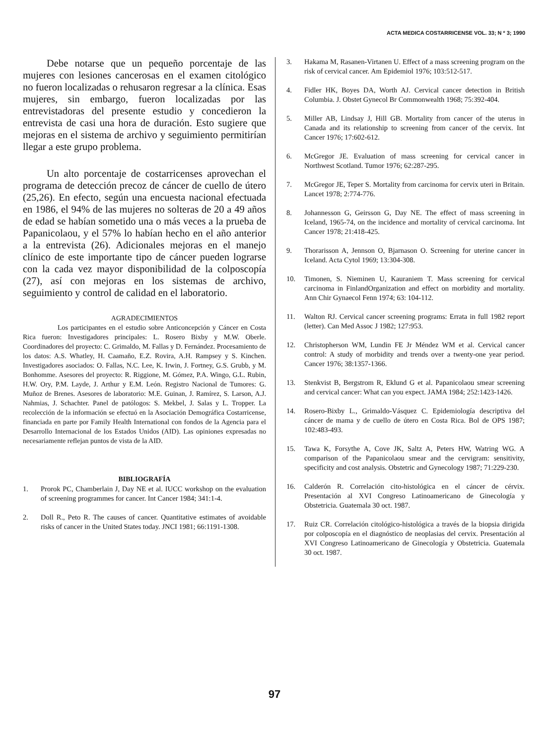ACTA MEDICA COSTARRICENSE VOL. 33; N º 3; 1990
Debe notarse que un pequeño porcentaje de las mujeres con lesiones cancerosas en el examen citológico no fueron localizadas o rehusaron regresar a la clínica. Esas mujeres, sin embargo, fueron localizadas por las entrevistadoras del presente estudio y concedieron la entrevista de casi una hora de duración. Esto sugiere que mejoras en el sistema de archivo y seguimiento permitirían llegar a este grupo problema.
Un alto porcentaje de costarricenses aprovechan el programa de detección precoz de cáncer de cuello de útero (25,26). En efecto, según una encuesta nacional efectuada en 1986, el 94% de las mujeres no solteras de 20 a 49 años de edad se habían sometido una o más veces a la prueba de Papanicolaou, y el 57% lo habían hecho en el año anterior a la entrevista (26). Adicionales mejoras en el manejo clínico de este importante tipo de cáncer pueden lograrse con la cada vez mayor disponibilidad de la colposcopía (27), así con mejoras en los sistemas de archivo, seguimiento y control de calidad en el laboratorio.
AGRADECIMIENTOS
Los participantes en el estudio sobre Anticoncepción y Cáncer en Costa Rica fueron: Investigadores principales: L. Rosero Bixby y M.W. Oberle. Coordinadores del proyecto: C. Grimaldo, M. Fallas y D. Fernández. Procesamiento de los datos: A.S. Whatley, H. Caamaño, E.Z. Rovira, A.H. Rampsey y S. Kinchen. Investigadores asociados: O. Fallas, N.C. Lee, K. Irwin, J. Fortney, G.S. Grubb, y M. Bonhomme. Asesores del proyecto: R. Riggione, M. Gómez, P.A. Wingo, G.L. Rubin, H.W. Ory, P.M. Layde, J. Arthur y E.M. León. Registro Nacional de Tumores: G. Muñoz de Brenes. Asesores de laboratorio: M.E. Guinan, J. Ramírez, S. Larson, A.J. Nahmias, J. Schachter. Panel de patólogos: S. Mekbel, J. Salas y L. Tropper. La recolección de la información se efectuó en la Asociación Demográfica Costarricense, financiada en parte por Family Health International con fondos de la Agencia para el Desarrollo Internacional de los Estados Unidos (AID). Las opiniones expresadas no necesariamente reflejan puntos de vista de la AID.
BIBLIOGRAFÍA
1. Prorok PC, Chamberlain J, Day NE et al. IUCC workshop on the evaluation of screening programmes for cancer. Int Cancer 1984; 341:1-4.
2. Doll R., Peto R. The causes of cancer. Quantitative estimates of avoidable risks of cancer in the United States today. JNCI 1981; 66:1191-1308.
3. Hakama M, Rasanen-Virtanen U. Effect of a mass screening program on the risk of cervical cancer. Am Epidemiol 1976; 103:512-517.
4. Fidler HK, Boyes DA, Worth AJ. Cervical cancer detection in British Columbia. J. Obstet Gynecol Br Commonwealth 1968; 75:392-404.
5. Miller AB, Lindsay J, Hill GB. Mortality from cancer of the uterus in Canada and its relationship to screening from cancer of the cervix. Int Cancer 1976; 17:602-612.
6. McGregor JE. Evaluation of mass screening for cervical cancer in Northwest Scotland. Tumor 1976; 62:287-295.
7. McGregor JE, Teper S. Mortality from carcinoma for cervix uteri in Britain. Lancet 1978; 2:774-776.
8. Johannesson G, Geirsson G, Day NE. The effect of mass screening in Iceland, 1965-74, on the incidence and mortality of cervical carcinoma. Int Cancer 1978; 21:418-425.
9. Thorarisson A, Jennson O, Bjarnason O. Screening for uterine cancer in Iceland. Acta Cytol 1969; 13:304-308.
10. Timonen, S. Nieminen U, Kauraniem T. Mass screening for cervical carcinoma in FinlandOrganization and effect on morbidity and mortality. Ann Chir Gynaecol Fenn 1974; 63: 104-112.
11. Walton RJ. Cervical cancer screening programs: Errata in full 1982 report (letter). Can Med Assoc J 1982; 127:953.
12. Christopherson WM, Lundin FE Jr Méndez WM et al. Cervical cancer control: A study of morbidity and trends over a twenty-one year period. Cancer 1976; 38:1357-1366.
13. Stenkvist B, Bergstrom R, Eklund G et al. Papanicolaou smear screening and cervical cancer: What can you expect. JAMA 1984; 252:1423-1426.
14. Rosero-Bixby L., Grimaldo-Vásquez C. Epidemiología descriptiva del cáncer de mama y de cuello de útero en Costa Rica. Bol de OPS 1987; 102:483-493.
15. Tawa K, Forsythe A, Cove JK, Saltz A, Peters HW, Watring WG. A comparison of the Papanicolaou smear and the cervigram: sensitivity, specificity and cost analysis. Obstetric and Gynecology 1987; 71:229-230.
16. Calderón R. Correlación cito-histológica en el cáncer de cérvix. Presentación al XVI Congreso Latinoamericano de Ginecología y Obstetricia. Guatemala 30 oct. 1987.
17. Ruiz CR. Correlación citológico-histológica a través de la biopsia dirigida por colposcopía en el diagnóstico de neoplasias del cervix. Presentación al XVI Congreso Latinoamericano de Ginecología y Obstetricia. Guatemala 30 oct. 1987.
97